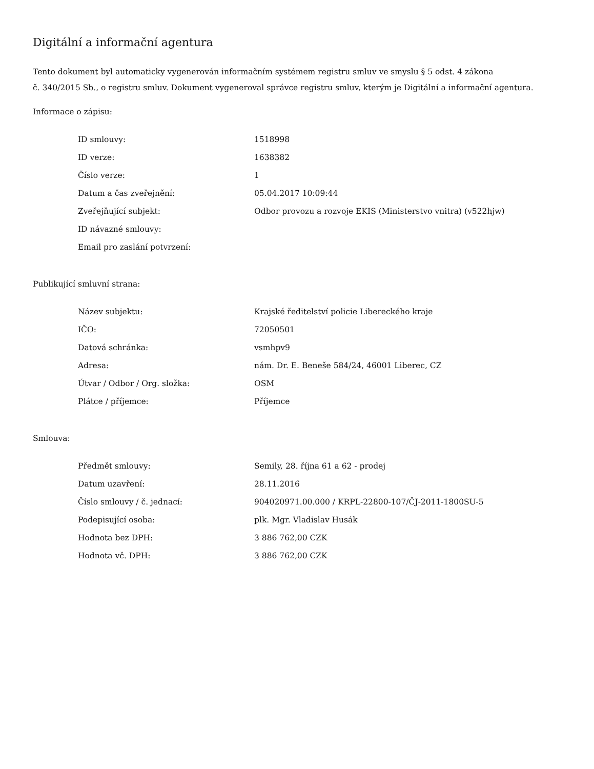Digitální a informační agentura
Tento dokument byl automaticky vygenerován informačním systémem registru smluv ve smyslu § 5 odst. 4 zákona
č. 340/2015 Sb., o registru smluv. Dokument vygeneroval správce registru smluv, kterým je Digitální a informační agentura.
Informace o zápisu:
| ID smlouvy: | 1518998 |
| ID verze: | 1638382 |
| Číslo verze: | 1 |
| Datum a čas zveřejnění: | 05.04.2017 10:09:44 |
| Zveřejňující subjekt: | Odbor provozu a rozvoje EKIS (Ministerstvo vnitra) (v522hjw) |
| ID návazné smlouvy: | |
| Email pro zaslání potvrzení: | |
Publikující smluvní strana:
| Název subjektu: | Krajské ředitelství policie Libereckého kraje |
| IČO: | 72050501 |
| Datová schránka: | vsmhpv9 |
| Adresa: | nám. Dr. E. Beneše 584/24, 46001 Liberec, CZ |
| Útvar / Odbor / Org. složka: | OSM |
| Plátce / příjemce: | Příjemce |
Smlouva:
| Předmět smlouvy: | Semily, 28. října 61 a 62 - prodej |
| Datum uzavření: | 28.11.2016 |
| Číslo smlouvy / č. jednací: | 904020971.00.000 / KRPL-22800-107/ČJ-2011-1800SU-5 |
| Podepisující osoba: | plk. Mgr. Vladislav Husák |
| Hodnota bez DPH: | 3 886 762,00 CZK |
| Hodnota vč. DPH: | 3 886 762,00 CZK |